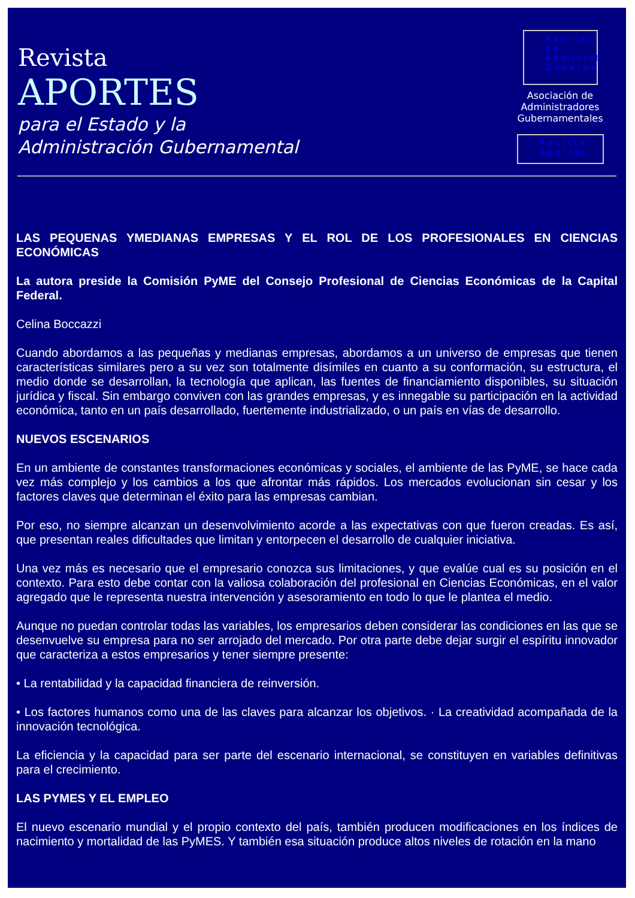Revista
APORTES
para el Estado y la
Administración Gubernamental
Asociaci de Administ Guberna
Asociación de Administradores Gubernamentales
Revista Aportes
LAS PEQUENAS YMEDIANAS EMPRESAS Y EL ROL DE LOS PROFESIONALES EN CIENCIAS ECONÓMICAS
La autora preside la Comisión PyME del Consejo Profesional de Ciencias Económicas de la Capital Federal.
Celina Boccazzi
Cuando abordamos a las pequeñas y medianas empresas, abordamos a un universo de empresas que tienen características similares pero a su vez son totalmente disímiles en cuanto a su conformación, su estructura, el medio donde se desarrollan, la tecnología que aplican, las fuentes de financiamiento disponibles, su situación jurídica y fiscal. Sin embargo conviven con las grandes empresas, y es innegable su participación en la actividad económica, tanto en un país desarrollado, fuertemente industrializado, o un país en vías de desarrollo.
NUEVOS ESCENARIOS
En un ambiente de constantes transformaciones económicas y sociales, el ambiente de las PyME, se hace cada vez más complejo y los cambios a los que afrontar más rápidos. Los mercados evolucionan sin cesar y los factores claves que determinan el éxito para las empresas cambian.
Por eso, no siempre alcanzan un desenvolvimiento acorde a las expectativas con que fueron creadas. Es así, que presentan reales dificultades que limitan y entorpecen el desarrollo de cualquier iniciativa.
Una vez más es necesario que el empresario conozca sus limitaciones, y que evalúe cual es su posición en el contexto. Para esto debe contar con la valiosa colaboración del profesional en Ciencias Económicas, en el valor agregado que le representa nuestra intervención y asesoramiento en todo lo que le plantea el medio.
Aunque no puedan controlar todas las variables, los empresarios deben considerar las condiciones en las que se desenvuelve su empresa para no ser arrojado del mercado. Por otra parte debe dejar surgir el espíritu innovador que caracteriza a estos empresarios y tener siempre presente:
• La rentabilidad y la capacidad financiera de reinversión.
• Los factores humanos como una de las claves para alcanzar los objetivos. · La creatividad acompañada de la innovación tecnológica.
La eficiencia y la capacidad para ser parte del escenario internacional, se constituyen en variables definitivas para el crecimiento.
LAS PYMES Y EL EMPLEO
El nuevo escenario mundial y el propio contexto del país, también producen modificaciones en los índices de nacimiento y mortalidad de las PyMES. Y también esa situación produce altos niveles de rotación en la mano